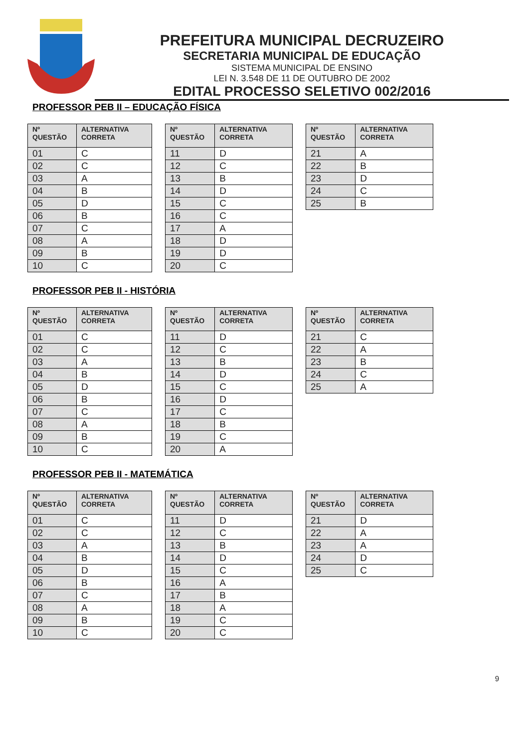PREFEITURA MUNICIPAL DECRUZEIRO
SECRETARIA MUNICIPAL DE EDUCAÇÃO
SISTEMA MUNICIPAL DE ENSINO
LEI N. 3.548 DE 11 DE OUTUBRO DE 2002
EDITAL PROCESSO SELETIVO 002/2016
PROFESSOR PEB II – EDUCAÇÃO FÍSICA
| Nº QUESTÃO | ALTERNATIVA CORRETA |
| --- | --- |
| 01 | C |
| 02 | C |
| 03 | A |
| 04 | B |
| 05 | D |
| 06 | B |
| 07 | C |
| 08 | A |
| 09 | B |
| 10 | C |
| Nº QUESTÃO | ALTERNATIVA CORRETA |
| --- | --- |
| 11 | D |
| 12 | C |
| 13 | B |
| 14 | D |
| 15 | C |
| 16 | C |
| 17 | A |
| 18 | D |
| 19 | D |
| 20 | C |
| Nº QUESTÃO | ALTERNATIVA CORRETA |
| --- | --- |
| 21 | A |
| 22 | B |
| 23 | D |
| 24 | C |
| 25 | B |
PROFESSOR PEB II - HISTÓRIA
| Nº QUESTÃO | ALTERNATIVA CORRETA |
| --- | --- |
| 01 | C |
| 02 | C |
| 03 | A |
| 04 | B |
| 05 | D |
| 06 | B |
| 07 | C |
| 08 | A |
| 09 | B |
| 10 | C |
| Nº QUESTÃO | ALTERNATIVA CORRETA |
| --- | --- |
| 11 | D |
| 12 | C |
| 13 | B |
| 14 | D |
| 15 | C |
| 16 | D |
| 17 | C |
| 18 | B |
| 19 | C |
| 20 | A |
| Nº QUESTÃO | ALTERNATIVA CORRETA |
| --- | --- |
| 21 | C |
| 22 | A |
| 23 | B |
| 24 | C |
| 25 | A |
PROFESSOR PEB II - MATEMÁTICA
| Nº QUESTÃO | ALTERNATIVA CORRETA |
| --- | --- |
| 01 | C |
| 02 | C |
| 03 | A |
| 04 | B |
| 05 | D |
| 06 | B |
| 07 | C |
| 08 | A |
| 09 | B |
| 10 | C |
| Nº QUESTÃO | ALTERNATIVA CORRETA |
| --- | --- |
| 11 | D |
| 12 | C |
| 13 | B |
| 14 | D |
| 15 | C |
| 16 | A |
| 17 | B |
| 18 | A |
| 19 | C |
| 20 | C |
| Nº QUESTÃO | ALTERNATIVA CORRETA |
| --- | --- |
| 21 | D |
| 22 | A |
| 23 | A |
| 24 | D |
| 25 | C |
9